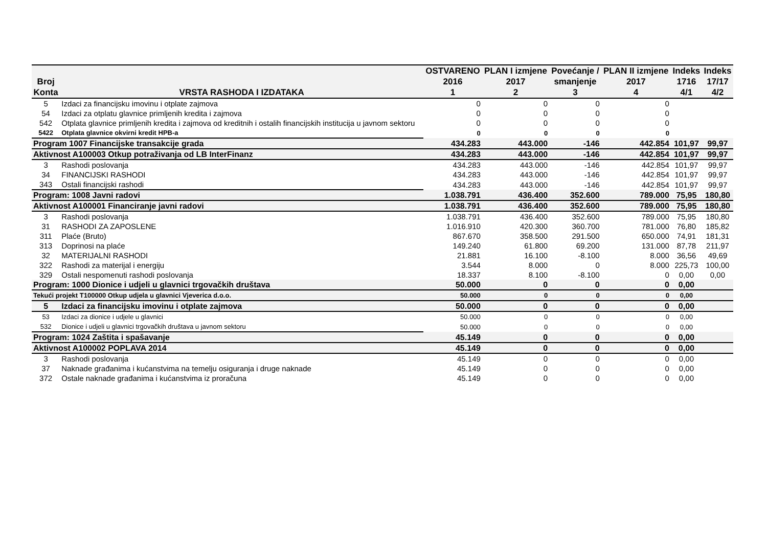| Broj Konta | VRSTA RASHODA I IZDATAKA | OSTVARENO 2016 1 | PLAN I izmjene 2017 2 | Povećanje / smanjenje 3 | PLAN II izmjene 2017 4 | Indeks 1716 4/1 | Indeks 17/17 4/2 |
| --- | --- | --- | --- | --- | --- | --- | --- |
| 5 | Izdaci za financijsku imovinu i otplate zajmova | 0 | 0 | 0 | 0 | | |
| 54 | Izdaci za otplatu glavnice primljenih kredita i zajmova | 0 | 0 | 0 | 0 | | |
| 542 | Otplata glavnice primljenih kredita i zajmova od kreditnih i ostalih financijskih institucija u javnom sektoru | 0 | 0 | 0 | 0 | | |
| 5422 | Otplata glavnice okvirni kredit HPB-a | 0 | 0 | 0 | 0 | | |
| Program 1007 Financijske transakcije grada | | 434.283 | 443.000 | -146 | 442.854 | 101,97 | 99,97 |
| Aktivnost A100003 Otkup potraživanja od LB InterFinanz | | 434.283 | 443.000 | -146 | 442.854 | 101,97 | 99,97 |
| 3 | Rashodi poslovanja | 434.283 | 443.000 | -146 | 442.854 | 101,97 | 99,97 |
| 34 | FINANCIJSKI RASHODI | 434.283 | 443.000 | -146 | 442.854 | 101,97 | 99,97 |
| 343 | Ostali financijski rashodi | 434.283 | 443.000 | -146 | 442.854 | 101,97 | 99,97 |
| Program: 1008 Javni radovi | | 1.038.791 | 436.400 | 352.600 | 789.000 | 75,95 | 180,80 |
| Aktivnost A100001 Financiranje javni radovi | | 1.038.791 | 436.400 | 352.600 | 789.000 | 75,95 | 180,80 |
| 3 | Rashodi poslovanja | 1.038.791 | 436.400 | 352.600 | 789.000 | 75,95 | 180,80 |
| 31 | RASHODI ZA ZAPOSLENE | 1.016.910 | 420.300 | 360.700 | 781.000 | 76,80 | 185,82 |
| 311 | Plaće (Bruto) | 867.670 | 358.500 | 291.500 | 650.000 | 74,91 | 181,31 |
| 313 | Doprinosi na plaće | 149.240 | 61.800 | 69.200 | 131.000 | 87,78 | 211,97 |
| 32 | MATERIJALNI RASHODI | 21.881 | 16.100 | -8.100 | 8.000 | 36,56 | 49,69 |
| 322 | Rashodi za materijal i energiju | 3.544 | 8.000 | 0 | 8.000 | 225,73 | 100,00 |
| 329 | Ostali nespomenuti rashodi poslovanja | 18.337 | 8.100 | -8.100 | 0 | 0,00 | 0,00 |
| Program: 1000 Dionice i udjeli u glavnici trgovačkih društava | | 50.000 | 0 | 0 | 0 | 0,00 | |
| Tekući projekt T100000 Otkup udjela u glavnici Vjeverica d.o.o. | | 50.000 | 0 | 0 | 0 | 0,00 | |
| 5 | Izdaci za financijsku imovinu i otplate zajmova | 50.000 | 0 | 0 | 0 | 0,00 | |
| 53 | Izdaci za dionice i udjele u glavnici | 50.000 | 0 | 0 | 0 | 0,00 | |
| 532 | Dionice i udjeli u glavnici trgovačkih društava u javnom sektoru | 50.000 | 0 | 0 | 0 | 0,00 | |
| Program: 1024 Zaštita i spašavanje | | 45.149 | 0 | 0 | 0 | 0,00 | |
| Aktivnost A100002 POPLAVA 2014 | | 45.149 | 0 | 0 | 0 | 0,00 | |
| 3 | Rashodi poslovanja | 45.149 | 0 | 0 | 0 | 0,00 | |
| 37 | Naknade građanima i kućanstvima na temelju osiguranja i druge naknade | 45.149 | 0 | 0 | 0 | 0,00 | |
| 372 | Ostale naknade građanima i kućanstvima iz proračuna | 45.149 | 0 | 0 | 0 | 0,00 | |